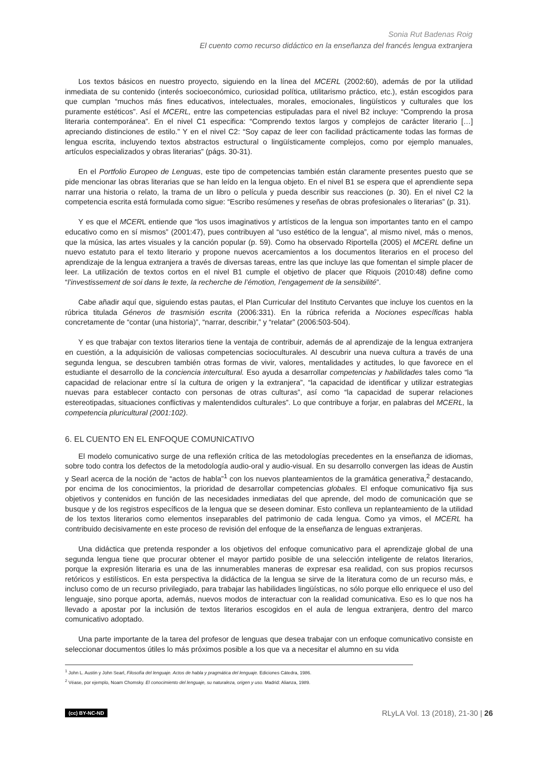Sonia Rut Badenas Roig
El cuento como recurso didáctico en la enseñanza del francés lengua extranjera
Los textos básicos en nuestro proyecto, siguiendo en la línea del MCERL (2002:60), además de por la utilidad inmediata de su contenido (interés socioeconómico, curiosidad política, utilitarismo práctico, etc.), están escogidos para que cumplan “muchos más fines educativos, intelectuales, morales, emocionales, lingüísticos y culturales que los puramente estéticos”. Así el MCERL, entre las competencias estipuladas para el nivel B2 incluye: “Comprendo la prosa literaria contemporánea”. En el nivel C1 especifica: “Comprendo textos largos y complejos de carácter literario […] apreciando distinciones de estilo.” Y en el nivel C2: “Soy capaz de leer con facilidad prácticamente todas las formas de lengua escrita, incluyendo textos abstractos estructural o lingüísticamente complejos, como por ejemplo manuales, artículos especializados y obras literarias” (págs. 30-31).
En el Portfolio Europeo de Lenguas, este tipo de competencias también están claramente presentes puesto que se pide mencionar las obras literarias que se han leído en la lengua objeto. En el nivel B1 se espera que el aprendiente sepa narrar una historia o relato, la trama de un libro o película y pueda describir sus reacciones (p. 30). En el nivel C2 la competencia escrita está formulada como sigue: “Escribo resúmenes y reseñas de obras profesionales o literarias” (p. 31).
Y es que el MCERL entiende que “los usos imaginativos y artísticos de la lengua son importantes tanto en el campo educativo como en sí mismos” (2001:47), pues contribuyen al “uso estético de la lengua”, al mismo nivel, más o menos, que la música, las artes visuales y la canción popular (p. 59). Como ha observado Riportella (2005) el MCERL define un nuevo estatuto para el texto literario y propone nuevos acercamientos a los documentos literarios en el proceso del aprendizaje de la lengua extranjera a través de diversas tareas, entre las que incluye las que fomentan el simple placer de leer. La utilización de textos cortos en el nivel B1 cumple el objetivo de placer que Riquois (2010:48) define como “l’investissement de soi dans le texte, la recherche de l’émotion, l’engagement de la sensibilité”.
Cabe añadir aquí que, siguiendo estas pautas, el Plan Curricular del Instituto Cervantes que incluye los cuentos en la rúbrica titulada Géneros de trasmisión escrita (2006:331). En la rúbrica referida a Nociones específicas habla concretamente de “contar (una historia)”, “narrar, describir,” y “relatar” (2006:503-504).
Y es que trabajar con textos literarios tiene la ventaja de contribuir, además de al aprendizaje de la lengua extranjera en cuestión, a la adquisición de valiosas competencias socioculturales. Al descubrir una nueva cultura a través de una segunda lengua, se descubren también otras formas de vivir, valores, mentalidades y actitudes, lo que favorece en el estudiante el desarrollo de la conciencia intercultural. Eso ayuda a desarrollar competencias y habilidades tales como “la capacidad de relacionar entre sí la cultura de origen y la extranjera”, “la capacidad de identificar y utilizar estrategias nuevas para establecer contacto con personas de otras culturas”, así como “la capacidad de superar relaciones estereotipadas, situaciones conflictivas y malentendidos culturales”. Lo que contribuye a forjar, en palabras del MCERL, la competencia pluricultural (2001:102).
6. EL CUENTO EN EL ENFOQUE COMUNICATIVO
El modelo comunicativo surge de una reflexión crítica de las metodologías precedentes en la enseñanza de idiomas, sobre todo contra los defectos de la metodología audio-oral y audio-visual. En su desarrollo convergen las ideas de Austin y Searl acerca de la noción de “actos de habla”<sup>1</sup> con los nuevos planteamientos de la gramática generativa,<sup>2</sup> destacando, por encima de los conocimientos, la prioridad de desarrollar competencias globales. El enfoque comunicativo fija sus objetivos y contenidos en función de las necesidades inmediatas del que aprende, del modo de comunicación que se busque y de los registros específicos de la lengua que se deseen dominar. Esto conlleva un replanteamiento de la utilidad de los textos literarios como elementos inseparables del patrimonio de cada lengua. Como ya vimos, el MCERL ha contribuido decisivamente en este proceso de revisión del enfoque de la enseñanza de lenguas extranjeras.
Una didáctica que pretenda responder a los objetivos del enfoque comunicativo para el aprendizaje global de una segunda lengua tiene que procurar obtener el mayor partido posible de una selección inteligente de relatos literarios, porque la expresión literaria es una de las innumerables maneras de expresar esa realidad, con sus propios recursos retóricos y estilísticos. En esta perspectiva la didáctica de la lengua se sirve de la literatura como de un recurso más, e incluso como de un recurso privilegiado, para trabajar las habilidades lingüísticas, no sólo porque ello enriquece el uso del lenguaje, sino porque aporta, además, nuevos modos de interactuar con la realidad comunicativa. Eso es lo que nos ha llevado a apostar por la inclusión de textos literarios escogidos en el aula de lengua extranjera, dentro del marco comunicativo adoptado.
Una parte importante de la tarea del profesor de lenguas que desea trabajar con un enfoque comunicativo consiste en seleccionar documentos útiles lo más próximos posible a los que va a necesitar el alumno en su vida
<sup>1</sup> John L. Austin y John Searl, Filosofía del lenguaje. Actos de habla y pragmática del lenguaje. Ediciones Cátedra, 1986.
<sup>2</sup> Véase, por ejemplo, Noam Chomsky. El conocimiento del lenguaje, su naturaleza, origen y uso. Madrid: Alianza, 1989.
(cc) BY-NC-ND RLyLA Vol. 13 (2018), 21-30 | 26